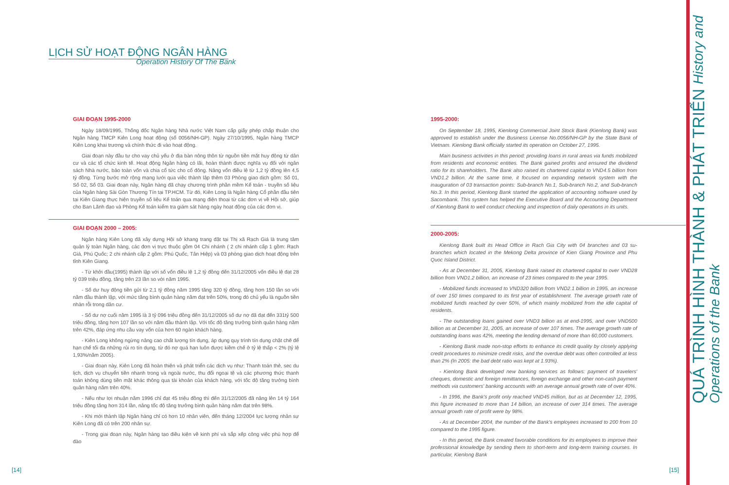LỊCH SỬ HOẠT ĐỘNG NGÂN HÀNG
Operation History Of The Bank
GIAI ĐOẠN 1995-2000
Ngày 18/09/1995, Thống đốc Ngân hàng Nhà nước Việt Nam cấp giấy phép chấp thuận cho Ngân hàng TMCP Kiên Long hoạt động (số 0056/NH-GP). Ngày 27/10/1995, Ngân hàng TMCP Kiên Long khai trương và chính thức đi vào hoạt động.
Giai đoạn này đầu tư cho vay chủ yếu ở địa bàn nông thôn từ nguồn tiền mặt huy động từ dân cư và các tổ chức kinh tế. Hoạt động Ngân hàng có lãi, hoàn thành được nghĩa vụ đối với ngân sách Nhà nước, bảo toàn vốn và chia cổ tức cho cổ đông. Nâng vốn điều lệ từ 1,2 tỷ đồng lên 4,5 tỷ đồng. Từng bước mở rộng mạng lưới qua việc thành lập thêm 03 Phòng giao dịch gồm: Số 01, Số 02, Số 03. Giai đoạn này, Ngân hàng đã chạy chương trình phần mềm Kế toán - truyền số liệu của Ngân hàng Sài Gòn Thương Tín tại TP.HCM. Từ đó, Kiên Long là Ngân hàng Cổ phần đầu tiên tại Kiên Giang thực hiện truyền số liệu Kế toán qua mạng điện thoại từ các đơn vị về Hội sở, giúp cho Ban Lãnh đạo và Phòng Kế toán kiểm tra giám sát hàng ngày hoạt động của các đơn vị.
GIAI ĐOẠN 2000 – 2005:
Ngân hàng Kiên Long đã xây dựng Hội sở khang trang đặt tại Thị xã Rạch Giá là trung tâm quản lý toàn Ngân hàng, các đơn vị trực thuộc gồm 04 Chi nhánh ( 2 chi nhánh cấp 1 gồm: Rạch Giá, Phú Quốc; 2 chi nhánh cấp 2 gồm: Phú Quốc, Tân Hiệp) và 03 phòng giao dịch hoạt động trên tỉnh Kiên Giang.
- Từ khởi đầu(1995) thành lập với số vốn điều lệ 1,2 tỷ đồng đến 31/12/2005 vốn điều lệ đạt 28 tỷ 039 triệu đồng, tăng trên 23 lần so với năm 1995.
- Số dư huy động tiền gửi từ 2,1 tỷ đồng năm 1995 tăng 320 tỷ đồng, tăng hơn 150 lần so với năm đầu thành lập, với mức tăng bình quân hàng năm đạt trên 50%, trong đó chủ yếu là nguồn tiền nhàn rỗi trong dân cư.
- Số dư nợ cuối năm 1995 là 3 tỷ 096 triệu đồng đến 31/12/2005 số dư nợ đã đạt đến 331tỷ 500 triệu đồng, tăng hơn 107 lần so với năm đầu thành lập. Với tốc độ tăng trưởng bình quân hàng năm trên 42%, đáp ứng nhu cầu vay vốn của hơn 60 ngàn khách hàng.
- Kiên Long không ngừng nâng cao chất lượng tín dụng, áp dụng quy trình tín dụng chặt chẽ để hạn chế tối đa những rủi ro tín dụng, từ đó nợ quá hạn luôn được kiềm chế ở tỷ lệ thấp < 2% (tỷ lệ 1,93%/năm 2005).
- Giai đoạn này, Kiên Long đã hoàn thiện và phát triển các dịch vụ như: Thanh toán thẻ, sec du lịch, dịch vụ chuyển tiền nhanh trong và ngoài nước, thu đổi ngoại tệ và các phương thức thanh toán không dùng tiền mặt khác thông qua tài khoản của khách hàng, với tốc độ tăng trưởng bình quân hàng năm trên 40%.
- Nếu như lợi nhuận năm 1996 chỉ đạt 45 triệu đồng thì đến 31/12/2005 đã nâng lên 14 tỷ 164 triệu đồng tăng hơn 314 lần, nâng tốc độ tăng trưởng bình quân hàng năm đạt trên 98%.
- Khi mới thành lập Ngân hàng chỉ có hơn 10 nhân viên, đến tháng 12/2004 lực lượng nhân sự Kiên Long đã có trên 200 nhân sự.
- Trong giai đoạn này, Ngân hàng tạo điều kiện về kinh phí và sắp xếp công việc phù hợp để đào
[14]
1995-2000:
On September 18, 1995, Kienlong Commercial Joint Stock Bank (Kienlong Bank) was approved to establish under the Business License No.0056/NH-GP by the State Bank of Vietnam. Kienlong Bank officially started its operation on October 27, 1995.
Main business activities in this period: providing loans in rural areas via funds mobilized from residents and economic entities. The Bank gained profits and ensured the dividend ratio for its shareholders. The Bank also raised its chartered capital to VND4.5 billion from VND1.2 billion. At the same time, it focused on expanding network system with the inauguration of 03 transaction points: Sub-branch No.1, Sub-branch No.2, and Sub-branch No.3. In this period, Kienlong Bank started the application of accounting software used by Sacombank. This system has helped the Executive Board and the Accounting Department of Kienlong Bank to well conduct checking and inspection of daily operations in its units.
2000-2005:
Kienlong Bank built its Head Office in Rach Gia City with 04 branches and 03 su-branches which located in the Mekong Delta province of Kien Giang Province and Phu Quoc Island District.
- As at December 31, 2005, Kienlong Bank raised its chartered capital to over VND28 billion from VND1.2 billion, an increase of 23 times compared to the year 1995.
- Mobilized funds increased to VND320 billion from VND2.1 billion in 1995, an increase of over 150 times compared to its first year of establishment. The average growth rate of mobilized funds reached by over 50%, of which mainly mobilized from the idle capital of residents.
- The outstanding loans gained over VND3 billion as at end-1995, and over VND500 billion as at December 31, 2005, an increase of over 107 times. The average growth rate of outstanding loans was 42%, meeting the lending demand of more than 60,000 customers.
- Kienlong Bank made non-stop efforts to enhance its credit quality by closely applying credit procedures to minimize credit risks, and the overdue debt was often controlled at less than 2% (In 2005: the bad debt ratio was kept at 1.93%).
- Kienlong Bank developed new banking services as follows: payment of travelers' cheques, domestic and foreign remittances, foreign exchange and other non-cash payment methods via customers' banking accounts with an average annual growth rate of over 40%.
- In 1996, the Bank's profit only reached VND45 million, but as at December 12, 1995, this figure increased to more than 14 billion, an increase of over 314 times. The average annual growth rate of profit were by 98%.
- As at December 2004, the number of the Bank's employees increased to 200 from 10 compared to the 1995 figure.
- In this period, the Bank created favorable conditions for its employees to improve their professional knowledge by sending them to short-term and long-term training courses. In particular, Kienlong Bank
[15]
QUÁ TRÌNH HÌNH THÀNH & PHÁT TRIỂN History and Operations of the Bank